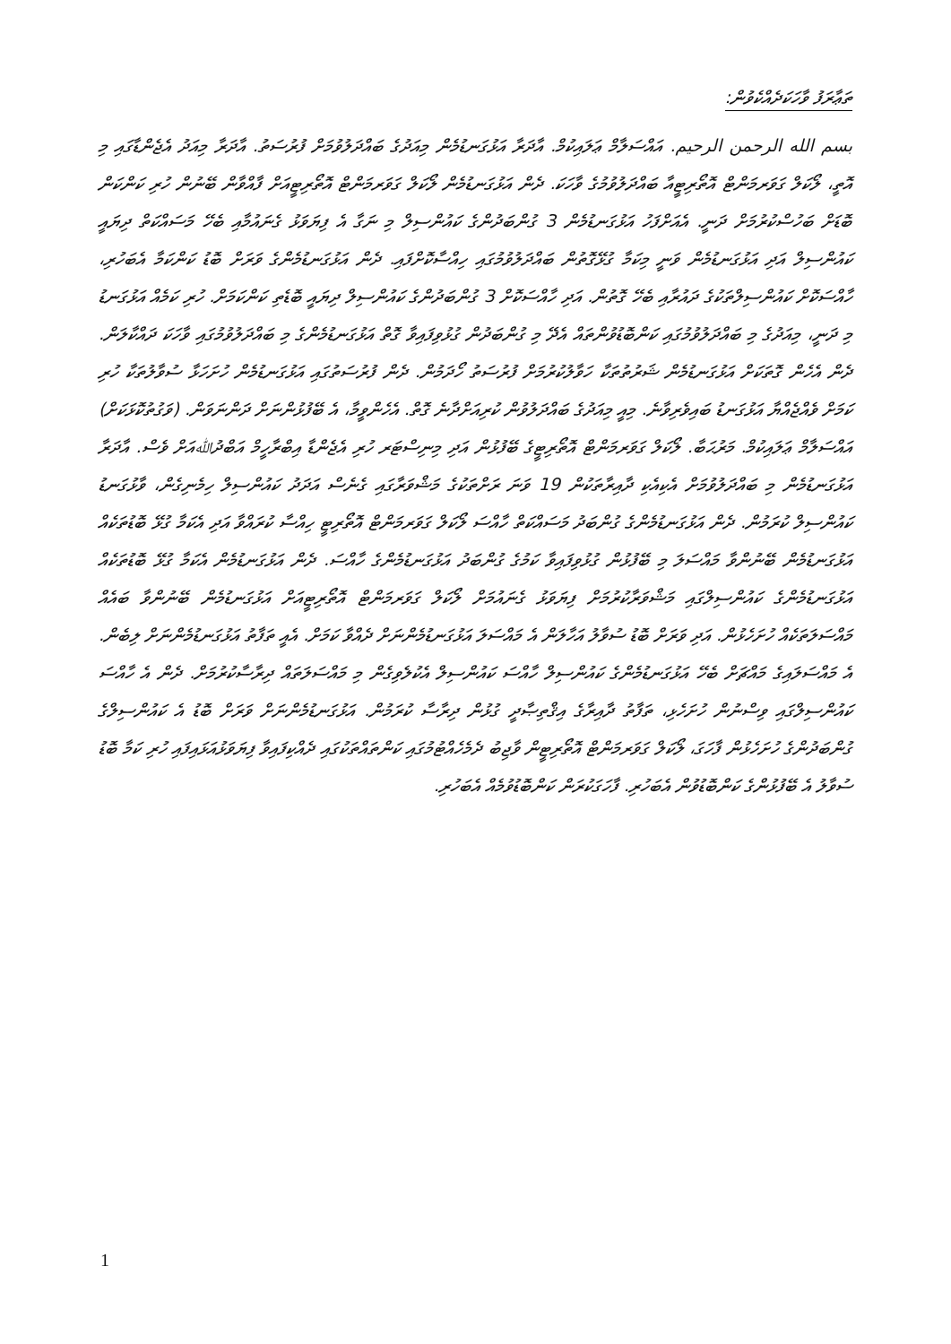ތަޢާރަފު ވާހަކަދެއްކެވުން:
بسم الله الرحمن الرحيم. އައްސަލާމް ޢަލައިކުމް. އާދަރާ އަޅުގަނޑުމެން މިއަދުގެ ބައްދަލުވުމަށް ފުރުސަތު. އާދަރާ މިއަދު އެޖެންޑާގައި މި އޮތީ، ލޯކަލް ގަވަރމަންޓް އޮތޯރިޓީއާ ބައްދަލުވުމުގެ ވާހަކަ. ދެން އަޅުގަނޑުމެން ލޯކަލް ގަވަރމަންޓް އޮތޯރިޓީއަށް ފާއްވާން ބޭނުން ހުރި ކަންކަން ބޮޑަށް ބަހުސްކުރުމަށް ދަނީ. އެއަށްފަހު އަޅުގަނޑުމެން 3 ގުންބަދުންގެ ކައުންސިލް މި ނަގާ އެ ފިޔަވަޅު ގެނައުމާއި ބެހޭ މަސައްކަތް ދިޔައީ ކައުންސިލް އަދި އަޅުގަނޑުމެން ވަނީ މިކަމާ ގުޅޭގޮތުން ބައްދަލުވުމުގައި ހިއްސާކޮށްފައި. ދެން އަޅުގަނޑުމެންގެ ވަރަށް ބޮޑު ކަންކަމާ އެބަހުރި، ހާއްސަކޮށް ކައުންސިލްތަކުގެ ދައުރާއި ބެހޭ ގޮތުން. އަދި ހާއްސަކޮށް 3 ގުންބަދުންގެ ކައުންސިލް ދިޔައީ ބޮޑެތި ކަންކަމަށް. ހުރި ކަމެއް އަޅުގަނޑު މި ދަނީ، މިއަދުގެ މި ބައްދަލުވުމުގައި ކަންބޮޑުވުންތައް އެދޭ މި ގުންބަދުން ގުޅުވިފައިވާ ގޮތް އަޅުގަނޑުމެންގެ މި ބައްދަލުވުމުގައި ވާހަކަ ދައްކާލަން. ދެން އެހެން ގޮތަކަށް އަޅުގަނޑުމެން ޝަރުތުތަކާ ހަވާލުކުރުމަށް ފުރުސަތު ހޯދަމުން. ދެން ފުރުސަތުގައި އަޅުގަނޑުމެން ހުށަހަޅާ ސުވާލުތަކާ ހުރި ކަމަށް ވެއްޖެއްޔާ އަޅުގަނޑު ބައިވެރިވާނެ. މިއީ މިއަދުގެ ބައްދަލުވުން ކުރިއަށްދާނެ ގޮތް. އެހެންވީމާ، އެ ބޭފުޅުންނަށް ދަންނަވަން. (ވަގުތުކޮޅަކަށް) އައްސަލާމް ޢަލައިކުމް. މަރުޙަބާ. ލޯކަލް ގަވަރމަންޓް އޮތޯރިޓީގެ ބޭފުޅުން އަދި މިނިސްޓަރ ހުރި އެޖެންޑާ އިބްރާހީމް އަބްދުﷲއަށް ވެސް. އާދަރާ އަޅުގަނޑުމެން މި ބައްދަލުވުމަށް އެކިއެކި ދާއިރާތަކުން 19 ވަނަ ރަށްތަކުގެ މަޝްވަރާގައި ގެނެސް އަދަދު ކައުންސިލް ހިމެނިގެން، ވާޅުގަނޑު ކައުންސިލް ކުރަމުން. ދެން އަޅުގަނޑުމެންގެ ގުންބަދު މަސައްކަތް ހާއްސަ ލޯކަލް ގަވަރމަންޓް އޮތޯރިޓީ ހިއްސާ ކުރައްވާ އަދި އެކަމާ ގުޅޭ ބޮޑުތަކެއް އަޅުގަނޑުމެން ބޭނުންވާ މައްސަލަ މި ބޭފުޅުން ގުޅުވިފައިވާ ކަމުގެ ގުންބަދު އަޅުގަނޑުމެންގެ ހާއްސަ. ދެން އަޅުގަނޑުމެން އެކަމާ ގުޅޭ ބޮޑުތަކެއް އަޅުގަނޑުމެންގެ ކައުންސިލްގައި މަޝްވަރާކުރުމަށް ފިޔަވަޅު ގެނައުމަށް ލޯކަލް ގަވަރމަންޓް އޮތޯރިޓީއަށް އަޅުގަނޑުމެން ބޭނުންވާ ބައެއް މައްސަލަތަކެއް ހުށަހެޅުން. އަދި ވަރަށް ބޮޑު ސުވާލު އަހާލަން އެ މައްސަލަ އަޅުގަނޑުމެންނަށް ދެއްވާ ކަމަށް. އެއީ ތަފާތު އަޅުގަނޑުމެންނަށް ލިބެން. އެ މައްސަލައިގެ މައްޗަށް ބެހޭ އަޅުގަނޑުމެންގެ ކައުންސިލް ހާއްސަ ކައުންސިލް އެކުލެވިގެން މި މައްސަލަތައް ދިރާސާކުރުމަށް. ދެން އެ ހާއްސަ ކައުންސިލްގައި ވިސްނުން ހުށަހެޅި، ތަފާތު ދާއިރާގެ އިޤްތިޞާދީ ގުޅުން ދިރާސާ ކުރަމުން. އަޅުގަނޑުމެންނަށް ވަރަށް ބޮޑު އެ ކައުންސިލްގެ ގުންބަދުންގެ ހުށަހެޅުން ފާހަގަ، ލޯކަލް ގަވަރމަންޓް އޮތޯރިޓީން ވާޖިބު ދެމެހެއްޓުމުގައި ކަންތައްތަކުގައި ދެއްކިފައިވާ ފިޔަވަޅުއަޅައިފައި ހުރި ކަމާ ބޮޑު ސުވާލު އެ ބޭފުޅުންގެ ކަންބޮޑުވުން އެބަހުރި. ފާހަގަކުރަން ކަންބޮޑުވުމެއް އެބަހުރި.
1